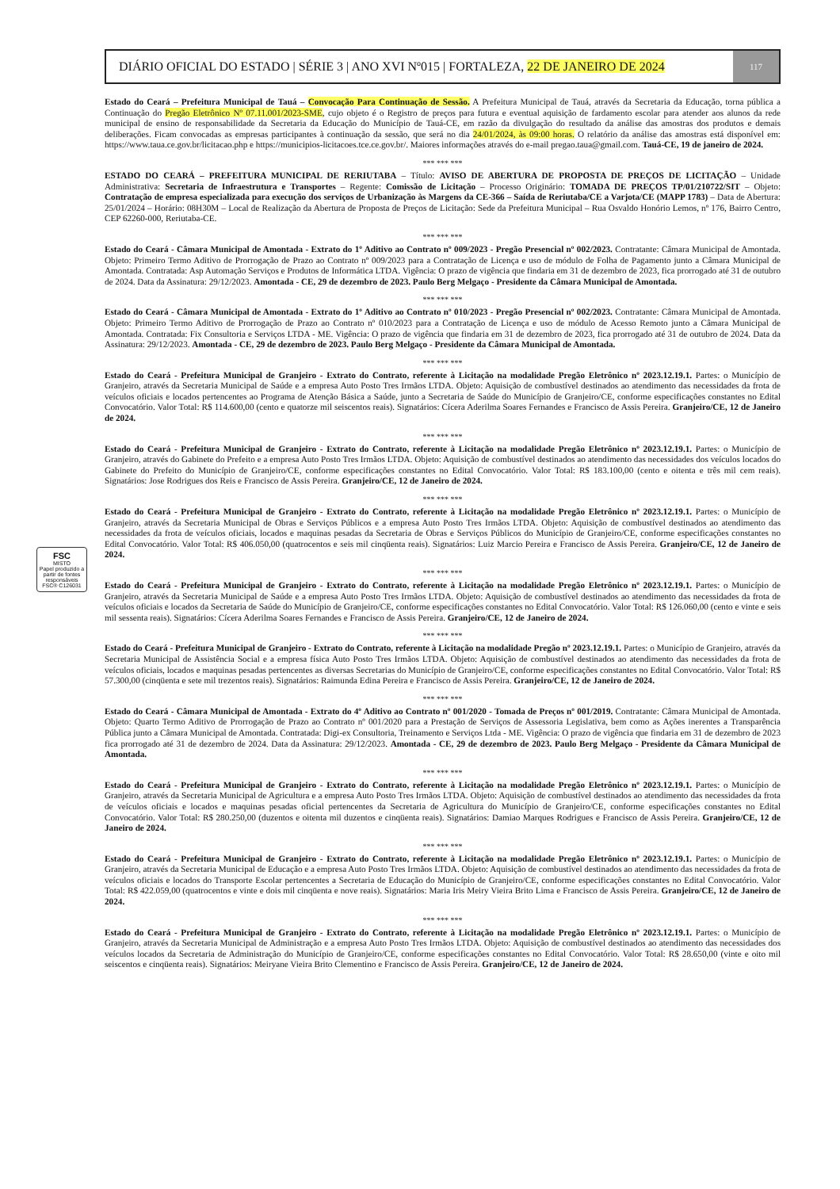FSC
MISTO
Papel produzido a partir de fontes responsáveis
FSC® C126031
DIÁRIO OFICIAL DO ESTADO | SÉRIE 3 | ANO XVI Nº015 | FORTALEZA, 22 DE JANEIRO DE 2024 117
Estado do Ceará – Prefeitura Municipal de Tauá – Convocação Para Continuação de Sessão. A Prefeitura Municipal de Tauá, através da Secretaria da Educação, torna pública a Continuação do Pregão Eletrônico Nº 07.11.001/2023-SME, cujo objeto é o Registro de preços para futura e eventual aquisição de fardamento escolar para atender aos alunos da rede municipal de ensino de responsabilidade da Secretaria da Educação do Município de Tauá-CE, em razão da divulgação do resultado da análise das amostras dos produtos e demais deliberações. Ficam convocadas as empresas participantes à continuação da sessão, que será no dia 24/01/2024, às 09:00 horas. O relatório da análise das amostras está disponível em: https://www.taua.ce.gov.br/licitacao.php e https://municipios-licitacoes.tce.ce.gov.br/. Maiores informações através do e-mail pregao.taua@gmail.com. Tauá-CE, 19 de janeiro de 2024.
*** *** ***
ESTADO DO CEARÁ – PREFEITURA MUNICIPAL DE RERIUTABA – Título: AVISO DE ABERTURA DE PROPOSTA DE PREÇOS DE LICITAÇÃO – Unidade Administrativa: Secretaria de Infraestrutura e Transportes – Regente: Comissão de Licitação – Processo Originário: TOMADA DE PREÇOS TP/01/210722/SIT – Objeto: Contratação de empresa especializada para execução dos serviços de Urbanização às Margens da CE-366 – Saída de Reriutaba/CE a Varjota/CE (MAPP 1783) – Data de Abertura: 25/01/2024 – Horário: 08H30M – Local de Realização da Abertura de Proposta de Preços de Licitação: Sede da Prefeitura Municipal – Rua Osvaldo Honório Lemos, nº 176, Bairro Centro, CEP 62260-000, Reriutaba-CE.
*** *** ***
Estado do Ceará - Câmara Municipal de Amontada - Extrato do 1º Aditivo ao Contrato nº 009/2023 - Pregão Presencial nº 002/2023. Contratante: Câmara Municipal de Amontada. Objeto: Primeiro Termo Aditivo de Prorrogação de Prazo ao Contrato nº 009/2023 para a Contratação de Licença e uso de módulo de Folha de Pagamento junto a Câmara Municipal de Amontada. Contratada: Asp Automação Serviços e Produtos de Informática LTDA. Vigência: O prazo de vigência que findaria em 31 de dezembro de 2023, fica prorrogado até 31 de outubro de 2024. Data da Assinatura: 29/12/2023. Amontada - CE, 29 de dezembro de 2023. Paulo Berg Melgaço - Presidente da Câmara Municipal de Amontada.
*** *** ***
Estado do Ceará - Câmara Municipal de Amontada - Extrato do 1º Aditivo ao Contrato nº 010/2023 - Pregão Presencial nº 002/2023. Contratante: Câmara Municipal de Amontada. Objeto: Primeiro Termo Aditivo de Prorrogação de Prazo ao Contrato nº 010/2023 para a Contratação de Licença e uso de módulo de Acesso Remoto junto a Câmara Municipal de Amontada. Contratada: Fix Consultoria e Serviços LTDA - ME. Vigência: O prazo de vigência que findaria em 31 de dezembro de 2023, fica prorrogado até 31 de outubro de 2024. Data da Assinatura: 29/12/2023. Amontada - CE, 29 de dezembro de 2023. Paulo Berg Melgaço - Presidente da Câmara Municipal de Amontada.
*** *** ***
Estado do Ceará - Prefeitura Municipal de Granjeiro - Extrato do Contrato, referente à Licitação na modalidade Pregão Eletrônico nº 2023.12.19.1. Partes: o Município de Granjeiro, através da Secretaria Municipal de Saúde e a empresa Auto Posto Tres Irmãos LTDA. Objeto: Aquisição de combustível destinados ao atendimento das necessidades da frota de veículos oficiais e locados pertencentes ao Programa de Atenção Básica a Saúde, junto a Secretaria de Saúde do Município de Granjeiro/CE, conforme especificações constantes no Edital Convocatório. Valor Total: R$ 114.600,00 (cento e quatorze mil seiscentos reais). Signatários: Cícera Aderilma Soares Fernandes e Francisco de Assis Pereira. Granjeiro/CE, 12 de Janeiro de 2024.
*** *** ***
Estado do Ceará - Prefeitura Municipal de Granjeiro - Extrato do Contrato, referente à Licitação na modalidade Pregão Eletrônico nº 2023.12.19.1. Partes: o Município de Granjeiro, através do Gabinete do Prefeito e a empresa Auto Posto Tres Irmãos LTDA. Objeto: Aquisição de combustível destinados ao atendimento das necessidades dos veículos locados do Gabinete do Prefeito do Município de Granjeiro/CE, conforme especificações constantes no Edital Convocatório. Valor Total: R$ 183.100,00 (cento e oitenta e três mil cem reais). Signatários: Jose Rodrigues dos Reis e Francisco de Assis Pereira. Granjeiro/CE, 12 de Janeiro de 2024.
*** *** ***
Estado do Ceará - Prefeitura Municipal de Granjeiro - Extrato do Contrato, referente à Licitação na modalidade Pregão Eletrônico nº 2023.12.19.1. Partes: o Município de Granjeiro, através da Secretaria Municipal de Obras e Serviços Públicos e a empresa Auto Posto Tres Irmãos LTDA. Objeto: Aquisição de combustível destinados ao atendimento das necessidades da frota de veículos oficiais, locados e maquinas pesadas da Secretaria de Obras e Serviços Públicos do Município de Granjeiro/CE, conforme especificações constantes no Edital Convocatório. Valor Total: R$ 406.050,00 (quatrocentos e seis mil cinqüenta reais). Signatários: Luiz Marcio Pereira e Francisco de Assis Pereira. Granjeiro/CE, 12 de Janeiro de 2024.
*** *** ***
Estado do Ceará - Prefeitura Municipal de Granjeiro - Extrato do Contrato, referente à Licitação na modalidade Pregão Eletrônico nº 2023.12.19.1. Partes: o Município de Granjeiro, através da Secretaria Municipal de Saúde e a empresa Auto Posto Tres Irmãos LTDA. Objeto: Aquisição de combustível destinados ao atendimento das necessidades da frota de veículos oficiais e locados da Secretaria de Saúde do Município de Granjeiro/CE, conforme especificações constantes no Edital Convocatório. Valor Total: R$ 126.060,00 (cento e vinte e seis mil sessenta reais). Signatários: Cícera Aderilma Soares Fernandes e Francisco de Assis Pereira. Granjeiro/CE, 12 de Janeiro de 2024.
*** *** ***
Estado do Ceará - Prefeitura Municipal de Granjeiro - Extrato do Contrato, referente à Licitação na modalidade Pregão nº 2023.12.19.1. Partes: o Município de Granjeiro, através da Secretaria Municipal de Assistência Social e a empresa física Auto Posto Tres Irmãos LTDA. Objeto: Aquisição de combustível destinados ao atendimento das necessidades da frota de veículos oficiais, locados e maquinas pesadas pertencentes as diversas Secretarias do Município de Granjeiro/CE, conforme especificações constantes no Edital Convocatório. Valor Total: R$ 57.300,00 (cinqüenta e sete mil trezentos reais). Signatários: Raimunda Edina Pereira e Francisco de Assis Pereira. Granjeiro/CE, 12 de Janeiro de 2024.
*** *** ***
Estado do Ceará - Câmara Municipal de Amontada - Extrato do 4º Aditivo ao Contrato nº 001/2020 - Tomada de Preços nº 001/2019. Contratante: Câmara Municipal de Amontada. Objeto: Quarto Termo Aditivo de Prorrogação de Prazo ao Contrato nº 001/2020 para a Prestação de Serviços de Assessoria Legislativa, bem como as Ações inerentes a Transparência Pública junto a Câmara Municipal de Amontada. Contratada: Digi-ex Consultoria, Treinamento e Serviços Ltda - ME. Vigência: O prazo de vigência que findaria em 31 de dezembro de 2023 fica prorrogado até 31 de dezembro de 2024. Data da Assinatura: 29/12/2023. Amontada - CE, 29 de dezembro de 2023. Paulo Berg Melgaço - Presidente da Câmara Municipal de Amontada.
*** *** ***
Estado do Ceará - Prefeitura Municipal de Granjeiro - Extrato do Contrato, referente à Licitação na modalidade Pregão Eletrônico nº 2023.12.19.1. Partes: o Município de Granjeiro, através da Secretaria Municipal de Agricultura e a empresa Auto Posto Tres Irmãos LTDA. Objeto: Aquisição de combustível destinados ao atendimento das necessidades da frota de veículos oficiais e locados e maquinas pesadas oficial pertencentes da Secretaria de Agricultura do Município de Granjeiro/CE, conforme especificações constantes no Edital Convocatório. Valor Total: R$ 280.250,00 (duzentos e oitenta mil duzentos e cinqüenta reais). Signatários: Damiao Marques Rodrigues e Francisco de Assis Pereira. Granjeiro/CE, 12 de Janeiro de 2024.
*** *** ***
Estado do Ceará - Prefeitura Municipal de Granjeiro - Extrato do Contrato, referente à Licitação na modalidade Pregão Eletrônico nº 2023.12.19.1. Partes: o Município de Granjeiro, através da Secretaria Municipal de Educação e a empresa Auto Posto Tres Irmãos LTDA. Objeto: Aquisição de combustível destinados ao atendimento das necessidades da frota de veículos oficiais e locados do Transporte Escolar pertencentes a Secretaria de Educação do Município de Granjeiro/CE, conforme especificações constantes no Edital Convocatório. Valor Total: R$ 422.059,00 (quatrocentos e vinte e dois mil cinqüenta e nove reais). Signatários: Maria Iris Meiry Vieira Brito Lima e Francisco de Assis Pereira. Granjeiro/CE, 12 de Janeiro de 2024.
*** *** ***
Estado do Ceará - Prefeitura Municipal de Granjeiro - Extrato do Contrato, referente à Licitação na modalidade Pregão Eletrônico nº 2023.12.19.1. Partes: o Município de Granjeiro, através da Secretaria Municipal de Administração e a empresa Auto Posto Tres Irmãos LTDA. Objeto: Aquisição de combustível destinados ao atendimento das necessidades dos veículos locados da Secretaria de Administração do Município de Granjeiro/CE, conforme especificações constantes no Edital Convocatório. Valor Total: R$ 28.650,00 (vinte e oito mil seiscentos e cinqüenta reais). Signatários: Meiryane Vieira Brito Clementino e Francisco de Assis Pereira. Granjeiro/CE, 12 de Janeiro de 2024.